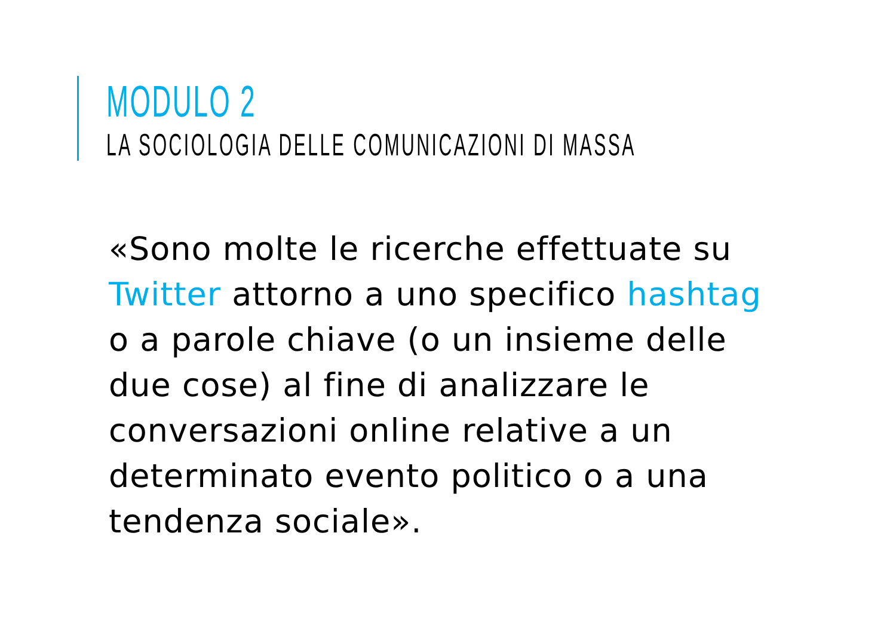MODULO 2
LA SOCIOLOGIA DELLE COMUNICAZIONI DI MASSA
«Sono molte le ricerche effettuate su Twitter attorno a uno specifico hashtag o a parole chiave (o un insieme delle due cose) al fine di analizzare le conversazioni online relative a un determinato evento politico o a una tendenza sociale».